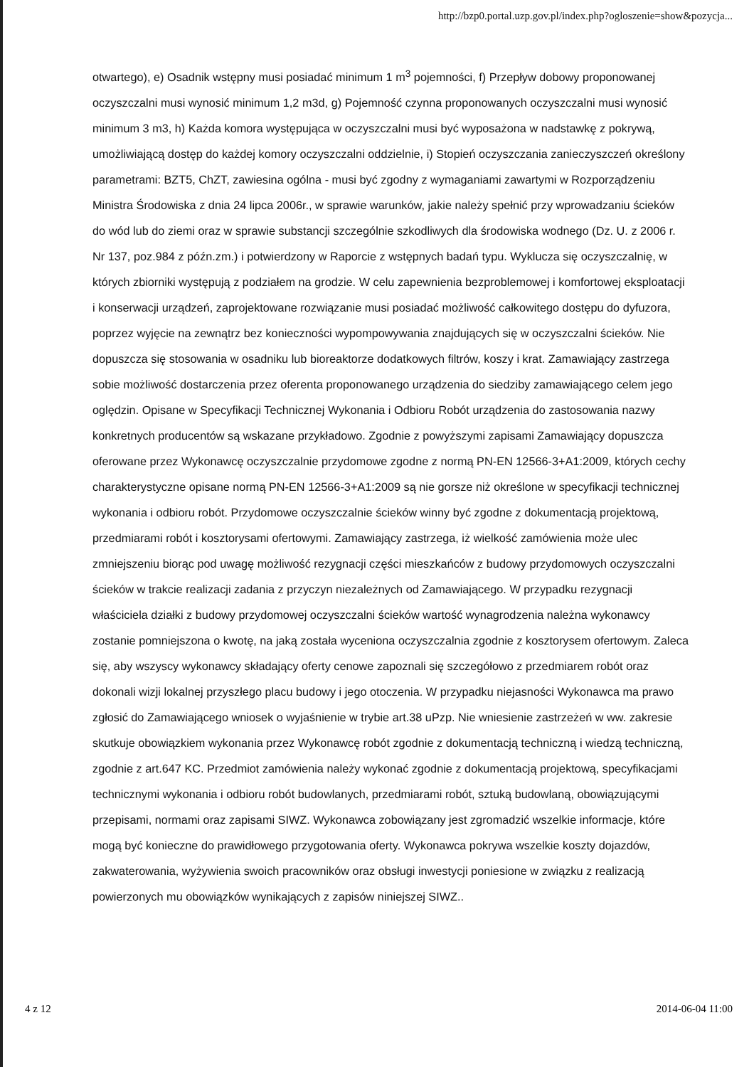http://bzp0.portal.uzp.gov.pl/index.php?ogloszenie=show&pozycja...
otwartego), e) Osadnik wstępny musi posiadać minimum 1 m<sup>3</sup> pojemności, f) Przepływ dobowy proponowanej oczyszczalni musi wynosić minimum 1,2 m3d, g) Pojemność czynna proponowanych oczyszczalni musi wynosić minimum 3 m3, h) Każda komora występująca w oczyszczalni musi być wyposażona w nadstawkę z pokrywą, umożliwiającą dostęp do każdej komory oczyszczalni oddzielnie, i) Stopień oczyszczania zanieczyszczeń określony parametrami: BZT5, ChZT, zawiesina ogólna - musi być zgodny z wymaganiami zawartymi w Rozporządzeniu Ministra Środowiska z dnia 24 lipca 2006r., w sprawie warunków, jakie należy spełnić przy wprowadzaniu ścieków do wód lub do ziemi oraz w sprawie substancji szczególnie szkodliwych dla środowiska wodnego (Dz. U. z 2006 r. Nr 137, poz.984 z późn.zm.) i potwierdzony w Raporcie z wstępnych badań typu. Wyklucza się oczyszczalnię, w których zbiorniki występują z podziałem na grodzie. W celu zapewnienia bezproblemowej i komfortowej eksploatacji i konserwacji urządzeń, zaprojektowane rozwiązanie musi posiadać możliwość całkowitego dostępu do dyfuzora, poprzez wyjęcie na zewnątrz bez konieczności wypompowywania znajdujących się w oczyszczalni ścieków. Nie dopuszcza się stosowania w osadniku lub bioreaktorze dodatkowych filtrów, koszy i krat. Zamawiający zastrzega sobie możliwość dostarczenia przez oferenta proponowanego urządzenia do siedziby zamawiającego celem jego oględzin. Opisane w Specyfikacji Technicznej Wykonania i Odbioru Robót urządzenia do zastosowania nazwy konkretnych producentów są wskazane przykładowo. Zgodnie z powyższymi zapisami Zamawiający dopuszcza oferowane przez Wykonawcę oczyszczalnie przydomowe zgodne z normą PN-EN 12566-3+A1:2009, których cechy charakterystyczne opisane normą PN-EN 12566-3+A1:2009 są nie gorsze niż określone w specyfikacji technicznej wykonania i odbioru robót. Przydomowe oczyszczalnie ścieków winny być zgodne z dokumentacją projektową, przedmiarami robót i kosztorysami ofertowymi. Zamawiający zastrzega, iż wielkość zamówienia może ulec zmniejszeniu biorąc pod uwagę możliwość rezygnacji części mieszkańców z budowy przydomowych oczyszczalni ścieków w trakcie realizacji zadania z przyczyn niezależnych od Zamawiającego. W przypadku rezygnacji właściciela działki z budowy przydomowej oczyszczalni ścieków wartość wynagrodzenia należna wykonawcy zostanie pomniejszona o kwotę, na jaką została wyceniona oczyszczalnia zgodnie z kosztorysem ofertowym. Zaleca się, aby wszyscy wykonawcy składający oferty cenowe zapoznali się szczegółowo z przedmiarem robót oraz dokonali wizji lokalnej przyszłego placu budowy i jego otoczenia. W przypadku niejasności Wykonawca ma prawo zgłosić do Zamawiającego wniosek o wyjaśnienie w trybie art.38 uPzp. Nie wniesienie zastrzeżeń w ww. zakresie skutkuje obowiązkiem wykonania przez Wykonawcę robót zgodnie z dokumentacją techniczną i wiedzą techniczną, zgodnie z art.647 KC. Przedmiot zamówienia należy wykonać zgodnie z dokumentacją projektową, specyfikacjami technicznymi wykonania i odbioru robót budowlanych, przedmiarami robót, sztuką budowlaną, obowiązującymi przepisami, normami oraz zapisami SIWZ. Wykonawca zobowiązany jest zgromadzić wszelkie informacje, które mogą być konieczne do prawidłowego przygotowania oferty. Wykonawca pokrywa wszelkie koszty dojazdów, zakwaterowania, wyżywienia swoich pracowników oraz obsługi inwestycji poniesione w związku z realizacją powierzonych mu obowiązków wynikających z zapisów niniejszej SIWZ..
4 z 12 2014-06-04 11:00